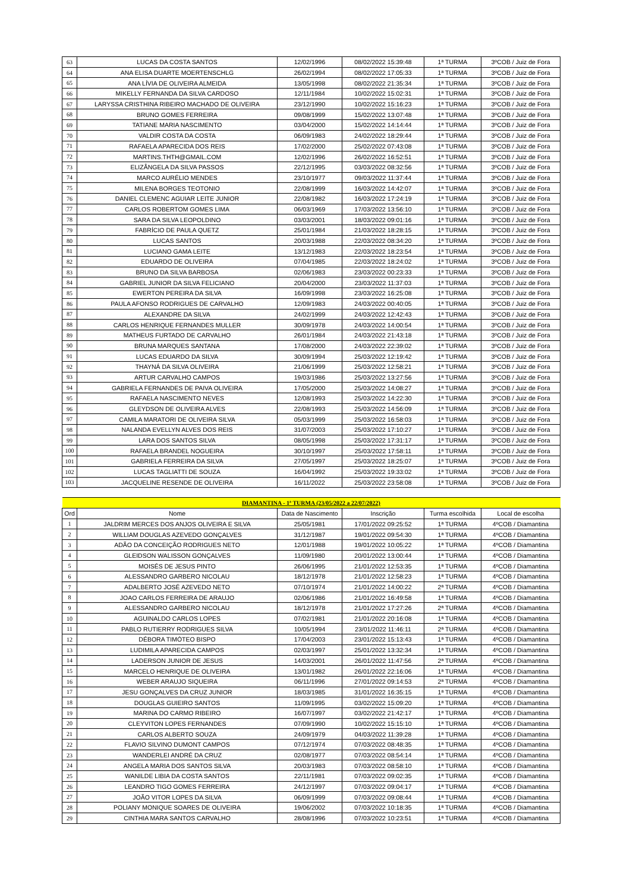| 63 | LUCAS DA COSTA SANTOS | 12/02/1996 | 08/02/2022 15:39:48 | 1ª TURMA | 3ºCOB / Juiz de Fora |
| 64 | ANA ELISA DUARTE MOERTENSCHLG | 26/02/1994 | 08/02/2022 17:05:33 | 1ª TURMA | 3ºCOB / Juiz de Fora |
| 65 | ANA LÍVIA DE OLIVEIRA ALMEIDA | 13/05/1998 | 08/02/2022 21:35:34 | 1ª TURMA | 3ºCOB / Juiz de Fora |
| 66 | MIKELLY FERNANDA DA SILVA CARDOSO | 12/11/1984 | 10/02/2022 15:02:31 | 1ª TURMA | 3ºCOB / Juiz de Fora |
| 67 | LARYSSA CRISTHINA RIBEIRO MACHADO DE OLIVEIRA | 23/12/1990 | 10/02/2022 15:16:23 | 1ª TURMA | 3ºCOB / Juiz de Fora |
| 68 | BRUNO GOMES FERREIRA | 09/08/1999 | 15/02/2022 13:07:48 | 1ª TURMA | 3ºCOB / Juiz de Fora |
| 69 | TATIANE MARIA NASCIMENTO | 03/04/2000 | 15/02/2022 14:14:44 | 1ª TURMA | 3ºCOB / Juiz de Fora |
| 70 | VALDIR COSTA DA COSTA | 06/09/1983 | 24/02/2022 18:29:44 | 1ª TURMA | 3ºCOB / Juiz de Fora |
| 71 | RAFAELA APARECIDA DOS REIS | 17/02/2000 | 25/02/2022 07:43:08 | 1ª TURMA | 3ºCOB / Juiz de Fora |
| 72 | MARTINS.THTH@GMAIL.COM | 12/02/1996 | 26/02/2022 16:52:51 | 1ª TURMA | 3ºCOB / Juiz de Fora |
| 73 | ELIZÂNGELA DA SILVA PASSOS | 22/12/1995 | 03/03/2022 08:32:56 | 1ª TURMA | 3ºCOB / Juiz de Fora |
| 74 | MARCO AURÉLIO MENDES | 23/10/1977 | 09/03/2022 11:37:44 | 1ª TURMA | 3ºCOB / Juiz de Fora |
| 75 | MILENA BORGES TEOTONIO | 22/08/1999 | 16/03/2022 14:42:07 | 1ª TURMA | 3ºCOB / Juiz de Fora |
| 76 | DANIEL CLEMENC AGUIAR LEITE JUNIOR | 22/08/1982 | 16/03/2022 17:24:19 | 1ª TURMA | 3ºCOB / Juiz de Fora |
| 77 | CARLOS ROBERTOM GOMES LIMA | 06/03/1969 | 17/03/2022 13:56:10 | 1ª TURMA | 3ºCOB / Juiz de Fora |
| 78 | SARA DA SILVA LEOPOLDINO | 03/03/2001 | 18/03/2022 09:01:16 | 1ª TURMA | 3ºCOB / Juiz de Fora |
| 79 | FABRÍCIO DE PAULA QUETZ | 25/01/1984 | 21/03/2022 18:28:15 | 1ª TURMA | 3ºCOB / Juiz de Fora |
| 80 | LUCAS SANTOS | 20/03/1988 | 22/03/2022 08:34:20 | 1ª TURMA | 3ºCOB / Juiz de Fora |
| 81 | LUCIANO GAMA LEITE | 13/12/1983 | 22/03/2022 18:23:54 | 1ª TURMA | 3ºCOB / Juiz de Fora |
| 82 | EDUARDO DE OLIVEIRA | 07/04/1985 | 22/03/2022 18:24:02 | 1ª TURMA | 3ºCOB / Juiz de Fora |
| 83 | BRUNO DA SILVA BARBOSA | 02/06/1983 | 23/03/2022 00:23:33 | 1ª TURMA | 3ºCOB / Juiz de Fora |
| 84 | GABRIEL JUNIOR DA SILVA FELICIANO | 20/04/2000 | 23/03/2022 11:37:03 | 1ª TURMA | 3ºCOB / Juiz de Fora |
| 85 | EWERTON PEREIRA DA SILVA | 16/09/1998 | 23/03/2022 16:25:08 | 1ª TURMA | 3ºCOB / Juiz de Fora |
| 86 | PAULA AFONSO RODRIGUES DE CARVALHO | 12/09/1983 | 24/03/2022 00:40:05 | 1ª TURMA | 3ºCOB / Juiz de Fora |
| 87 | ALEXANDRE DA SILVA | 24/02/1999 | 24/03/2022 12:42:43 | 1ª TURMA | 3ºCOB / Juiz de Fora |
| 88 | CARLOS HENRIQUE FERNANDES MULLER | 30/09/1978 | 24/03/2022 14:00:54 | 1ª TURMA | 3ºCOB / Juiz de Fora |
| 89 | MATHEUS FURTADO DE CARVALHO | 26/01/1984 | 24/03/2022 21:43:18 | 1ª TURMA | 3ºCOB / Juiz de Fora |
| 90 | BRUNA MARQUES SANTANA | 17/08/2000 | 24/03/2022 22:39:02 | 1ª TURMA | 3ºCOB / Juiz de Fora |
| 91 | LUCAS EDUARDO DA SILVA | 30/09/1994 | 25/03/2022 12:19:42 | 1ª TURMA | 3ºCOB / Juiz de Fora |
| 92 | THAYNÁ DA SILVA OLIVEIRA | 21/06/1999 | 25/03/2022 12:58:21 | 1ª TURMA | 3ºCOB / Juiz de Fora |
| 93 | ARTUR CARVALHO CAMPOS | 19/03/1986 | 25/03/2022 13:27:56 | 1ª TURMA | 3ºCOB / Juiz de Fora |
| 94 | GABRIELA FERNANDES DE PAIVA OLIVEIRA | 17/05/2000 | 25/03/2022 14:08:27 | 1ª TURMA | 3ºCOB / Juiz de Fora |
| 95 | RAFAELA NASCIMENTO NEVES | 12/08/1993 | 25/03/2022 14:22:30 | 1ª TURMA | 3ºCOB / Juiz de Fora |
| 96 | GLEYDSON DE OLIVEIRA ALVES | 22/08/1993 | 25/03/2022 14:56:09 | 1ª TURMA | 3ºCOB / Juiz de Fora |
| 97 | CAMILA MARATORI DE OLIVEIRA SILVA | 05/03/1999 | 25/03/2022 16:58:03 | 1ª TURMA | 3ºCOB / Juiz de Fora |
| 98 | NALANDA EVELLYN ALVES DOS REIS | 31/07/2003 | 25/03/2022 17:10:27 | 1ª TURMA | 3ºCOB / Juiz de Fora |
| 99 | LARA DOS SANTOS SILVA | 08/05/1998 | 25/03/2022 17:31:17 | 1ª TURMA | 3ºCOB / Juiz de Fora |
| 100 | RAFAELA BRANDEL NOGUEIRA | 30/10/1997 | 25/03/2022 17:58:11 | 1ª TURMA | 3ºCOB / Juiz de Fora |
| 101 | GABRIELA FERREIRA DA SILVA | 27/05/1997 | 25/03/2022 18:25:07 | 1ª TURMA | 3ºCOB / Juiz de Fora |
| 102 | LUCAS TAGLIATTI DE SOUZA | 16/04/1992 | 25/03/2022 19:33:02 | 1ª TURMA | 3ºCOB / Juiz de Fora |
| 103 | JACQUELINE RESENDE DE OLIVEIRA | 16/11/2022 | 25/03/2022 23:58:08 | 1ª TURMA | 3ºCOB / Juiz de Fora |
| DIAMANTINA - 1ª TURMA (23/05/2022 a 22/07/2022) | | | | | |
| Ord | Nome | Data de Nascimento | Inscrição | Turma escolhida | Local de escolha |
| 1 | JALDRIM MERCES DOS ANJOS OLIVEIRA E SILVA | 25/05/1981 | 17/01/2022 09:25:52 | 1ª TURMA | 4ºCOB / Diamantina |
| 2 | WILLIAM DOUGLAS AZEVEDO GONÇALVES | 31/12/1987 | 19/01/2022 09:54:30 | 1ª TURMA | 4ºCOB / Diamantina |
| 3 | ADÃO DA CONCEIÇÃO RODRIGUES NETO | 12/01/1988 | 19/01/2022 10:05:22 | 1ª TURMA | 4ºCOB / Diamantina |
| 4 | GLEIDSON WALISSON GONÇALVES | 11/09/1980 | 20/01/2022 13:00:44 | 1ª TURMA | 4ºCOB / Diamantina |
| 5 | MOISÉS DE JESUS PINTO | 26/06/1995 | 21/01/2022 12:53:35 | 1ª TURMA | 4ºCOB / Diamantina |
| 6 | ALESSANDRO GARBERO NICOLAU | 18/12/1978 | 21/01/2022 12:58:23 | 1ª TURMA | 4ºCOB / Diamantina |
| 7 | ADALBERTO JOSÉ AZEVEDO NETO | 07/10/1974 | 21/01/2022 14:00:22 | 2ª TURMA | 4ºCOB / Diamantina |
| 8 | JOAO CARLOS FERREIRA DE ARAUJO | 02/06/1986 | 21/01/2022 16:49:58 | 1ª TURMA | 4ºCOB / Diamantina |
| 9 | ALESSANDRO GARBERO NICOLAU | 18/12/1978 | 21/01/2022 17:27:26 | 2ª TURMA | 4ºCOB / Diamantina |
| 10 | AGUINALDO CARLOS LOPES | 07/02/1981 | 21/01/2022 20:16:08 | 1ª TURMA | 4ºCOB / Diamantina |
| 11 | PABLO RUTIERRY RODRIGUES SILVA | 10/05/1994 | 23/01/2022 11:46:11 | 2ª TURMA | 4ºCOB / Diamantina |
| 12 | DÉBORA TIMÓTEO BISPO | 17/04/2003 | 23/01/2022 15:13:43 | 1ª TURMA | 4ºCOB / Diamantina |
| 13 | LUDIMILA APARECIDA CAMPOS | 02/03/1997 | 25/01/2022 13:32:34 | 1ª TURMA | 4ºCOB / Diamantina |
| 14 | LADERSON JUNIOR DE JESUS | 14/03/2001 | 26/01/2022 11:47:56 | 2ª TURMA | 4ºCOB / Diamantina |
| 15 | MARCELO HENRIQUE DE OLIVEIRA | 13/01/1982 | 26/01/2022 22:16:06 | 1ª TURMA | 4ºCOB / Diamantina |
| 16 | WEBER ARAUJO SIQUEIRA | 06/11/1996 | 27/01/2022 09:14:53 | 2ª TURMA | 4ºCOB / Diamantina |
| 17 | JESU GONÇALVES DA CRUZ JUNIOR | 18/03/1985 | 31/01/2022 16:35:15 | 1ª TURMA | 4ºCOB / Diamantina |
| 18 | DOUGLAS GUIEIRO SANTOS | 11/09/1995 | 03/02/2022 15:09:20 | 1ª TURMA | 4ºCOB / Diamantina |
| 19 | MARINA DO CARMO RIBEIRO | 16/07/1997 | 03/02/2022 21:42:17 | 1ª TURMA | 4ºCOB / Diamantina |
| 20 | CLEYVITON LOPES FERNANDES | 07/09/1990 | 10/02/2022 15:15:10 | 1ª TURMA | 4ºCOB / Diamantina |
| 21 | CARLOS ALBERTO SOUZA | 24/09/1979 | 04/03/2022 11:39:28 | 1ª TURMA | 4ºCOB / Diamantina |
| 22 | FLAVIO SILVINO DUMONT CAMPOS | 07/12/1974 | 07/03/2022 08:48:35 | 1ª TURMA | 4ºCOB / Diamantina |
| 23 | WANDERLEI ANDRÉ DA CRUZ | 02/08/1977 | 07/03/2022 08:54:14 | 1ª TURMA | 4ºCOB / Diamantina |
| 24 | ANGELA MARIA DOS SANTOS SILVA | 20/03/1983 | 07/03/2022 08:58:10 | 1ª TURMA | 4ºCOB / Diamantina |
| 25 | WANILDE LIBIA DA COSTA SANTOS | 22/11/1981 | 07/03/2022 09:02:35 | 1ª TURMA | 4ºCOB / Diamantina |
| 26 | LEANDRO TIGO GOMES FERREIRA | 24/12/1997 | 07/03/2022 09:04:17 | 1ª TURMA | 4ºCOB / Diamantina |
| 27 | JOÃO VITOR LOPES DA SILVA | 06/09/1999 | 07/03/2022 09:08:44 | 1ª TURMA | 4ºCOB / Diamantina |
| 28 | POLIANY MONIQUE SOARES DE OLIVEIRA | 19/06/2002 | 07/03/2022 10:18:35 | 1ª TURMA | 4ºCOB / Diamantina |
| 29 | CINTHIA MARA SANTOS CARVALHO | 28/08/1996 | 07/03/2022 10:23:51 | 1ª TURMA | 4ºCOB / Diamantina |